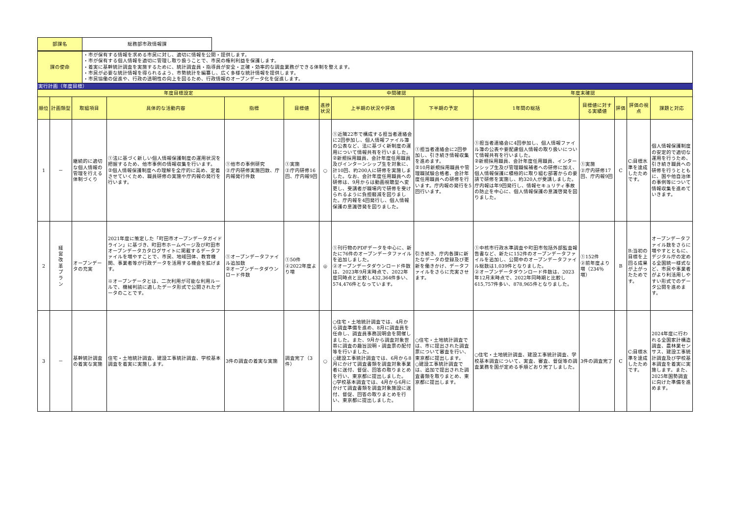| 部課名 | 総務部市政情報課 |
| 課の使命 | ・市が保有する情報を求める市民に対し、適切に情報を公開・提供します。 ・市が保有する個人情報を適切に管理し取り扱うことで、市民の権利利益を保護します。 ・着実に基幹統計調査を実施するために、統計調査員・指導員が安全・正確・効率的な調査業務ができる体制を整えます。 ・市民が必要な統計情報を得られるよう、市勢統計を編纂し、広く多様な統計情報を提供します。 ・市民協働の促進や、行政の透明性の向上を図るため、行政情報のオープンデータ化を促進します。 |
実行計画（年度目標）
| 年度目標設定 | | | | | | 中間確認 | | | 年度末確認 | | | | |
| --- | --- | --- | --- | --- | --- | --- | --- | --- | --- | --- | --- | --- | --- |
| 順位 | 計画類型 | 取組項目 | 具体的な活動内容 | 指標 | 目標値 | 進捗状況 | 上半期の状況や評価 | 下半期の予定 | 1年間の総括 | 目標値に対する実績値 | 評価 | 評価の視点 | 課題と対応 |
| 1 | － | 継続的に適切な個人情報の管理を行える体制づくり | ①法に基づく新しい個人情報保護制度の運用状況を把握するため、他市事例の情報収集を行います。 ②個人情報保護制度への理解を全庁的に高め、定着させていくため、職員研修の実施や庁内報の発行を行います。 | ①他市の事例研究 ②庁内研修実施回数、庁内報発行件数 | ①実施 ②庁内研修16回、庁内報9回 | ○ | ①近隣22市で構成する担当者連絡会に2回参加し、個人情報ファイル簿の公表など、法に基づく新制度の運用について情報共有を行いました。 ②新規採用職員、会計年度任用職員及びインターンシップ生を対象に、計10回、約200人に研修を実施しました。なお、会計年度任用職員への研修は、9月からは動画視聴型へ変更し、受講者が職場内で研修を受けられるように負担軽減を図りました。庁内報を4回発行し、個人情報保護の意識啓発を図りました。 | ①担当者連絡会に2回参加し、引き続き情報収集を進めます。 ②10月新規採用職員や管理職試験合格者、会計年度任用職員への研修を行います。庁内報の発行を5回行います。 | ①担当者連絡会に4回参加し、個人情報ファイル簿の公表や要配慮個人情報の取り扱いについて情報共有を行いました。 ②新規採用職員、会計年度任用職員、インターンシップ生及び管理職候補者への研修に加え、個人情報保護に積極的に取り組む部署からの要請で研修を実施し、約320人が受講しました。庁内報は年9回発行し、情報セキュリティ事故の防止を中心に、個人情報保護の意識啓発を図りました。 | ①実施 ②庁内研修17回、庁内報9回 | C | C:目標水準を達成したためです。 | 個人情報保護制度の安定的で適切な運用を行うため、引き続き職員への研修を行うとともに、国や他自治体の事例等について情報収集を進めていきます。 |
| 2 | 経 営 改 革 プ ラ ン | オープンデータの充実 | 2021年度に策定した「町田市オープンデータガイドライン」に基づき、町田市ホームページ及び町田市オープンデータカタログサイトに掲載するデータファイルを増やすことで、市民、地域団体、教育機関、事業者等が行政データを活用する機会を拡げます。 ※オープンデータとは、二次利用が可能な利用ルールで、機械判読に適したデータ形式で公開されたデータのことです。 | ①オープンデータファイル追加数 ②オープンデータダウンロード件数 | ①50件 ②2022年度より増 | ◎ | ①刊行物のPDFデータを中心に、新たに76件のオープンデータファイルを追加しました。 ②オープンデータダウンロード件数は、2023年9月末時点で、2022年度同時点と比較し432,364件多い、574,476件となっています。 | 引き続き、庁内各課に新たなデータの登録及び更新を働きかけ、データファイルをさらに充実させます。 | ①中核市行政水準調査や町田市包括外部監査報告書など、新たに152件のオープンデータファイルを追加し、公開中のオープンデータファイル総数は1,039件となりました。 ②オープンデータダウンロード件数は、2023年12月末時点で、2022年同時期と比較し615,757件多い、878,965件となりました。 | ①152件 ②前年度より増（234％増） | B | B:当初の目標を上回る成果が上がったためです。 | オープンデータファイル数をさらに増やすとともに、デジタル庁の定める全国統一様式など、市民や事業者がより利活用しやすい形式でのデータ公開を進めます。 |
| 3 | － | 基幹統計調査の着実な実施 | 住宅・土地統計調査、建設工事統計調査、学校基本調査を着実に実施します。 | 3件の調査の着実な実施 | 調査完了（3件） | ○ | ○住宅・土地統計調査では、4月から調査準備を進め、8月に調査員を任命し、調査員事務説明会を開催しました。また、9月から調査対象世帯に調査の趣旨説明・調査票の配付等を行いました。 ○建設工事統計調査では、6月から8月にかけて調査書類を調査対象事業者に送付、督促、回答の取りまとめを行い、東京都に提出しました。 ○学校基本調査では、4月から6月にかけて調査書類を調査対象施設に送付、督促、回答の取りまとめを行い、東京都に提出しました。 | ○住宅・土地統計調査では、市に提出された調査票について審査を行い、東京都に提出します。 ○建設工事統計調査では、追加で提出された調査書類を取りまとめ、東京都に提出します。 | ○住宅・土地統計調査、建設工事統計調査、学校基本調査について、実査、審査、督促等の調査業務を国が定める手順どおり完了しました。 | 3件の調査完了 | C | C:目標水準を達成したためです。 | 2024年度に行われる全国家計構造調査、農林業センサス、建設工事統計調査及び学校基本調査を着実に実施します。また、2025年国勢調査に向けた準備を進めます。 |